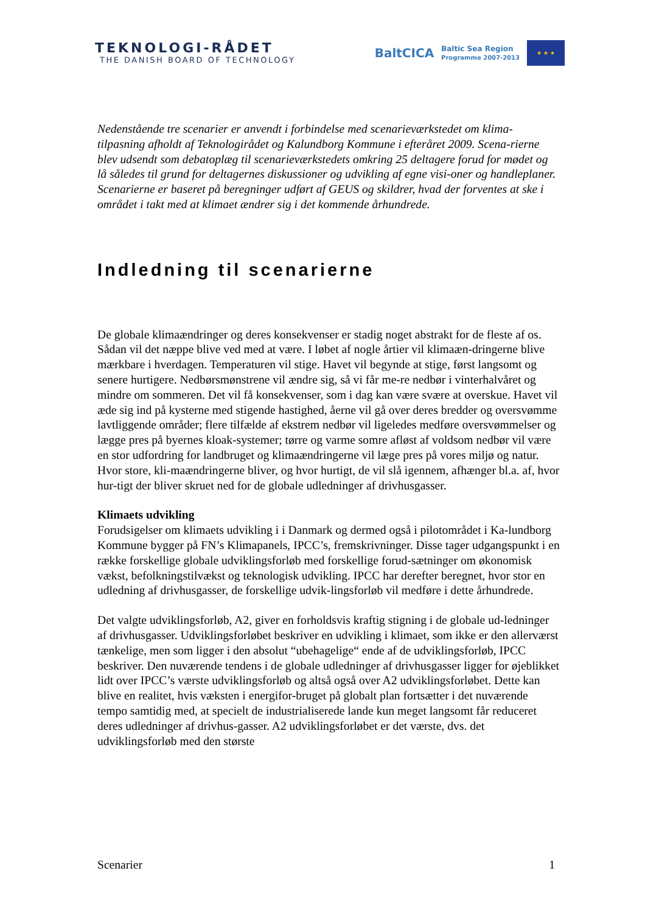TEKNOLOGI-RÅDET
THE DANISH BOARD OF TECHNOLOGY
BaltCICA Baltic Sea Region
Programme 2007-2013
★ ★ ★
Nedenstående tre scenarier er anvendt i forbindelse med scenarieværkstedet om klima-tilpasning afholdt af Teknologirådet og Kalundborg Kommune i efteråret 2009. Scena-rierne blev udsendt som debatoplæg til scenarieværkstedets omkring 25 deltagere forud for mødet og lå således til grund for deltagernes diskussioner og udvikling af egne visi-oner og handleplaner. Scenarierne er baseret på beregninger udført af GEUS og skildrer, hvad der forventes at ske i området i takt med at klimaet ændrer sig i det kommende århundrede.
Indledning til scenarierne
De globale klimaændringer og deres konsekvenser er stadig noget abstrakt for de fleste af os. Sådan vil det næppe blive ved med at være. I løbet af nogle årtier vil klimaæn-dringerne blive mærkbare i hverdagen. Temperaturen vil stige. Havet vil begynde at stige, først langsomt og senere hurtigere. Nedbørsmønstrene vil ændre sig, så vi får me-re nedbør i vinterhalvåret og mindre om sommeren. Det vil få konsekvenser, som i dag kan være svære at overskue. Havet vil æde sig ind på kysterne med stigende hastighed, åerne vil gå over deres bredder og oversvømme lavtliggende områder; flere tilfælde af ekstrem nedbør vil ligeledes medføre oversvømmelser og lægge pres på byernes kloak-systemer; tørre og varme somre afløst af voldsom nedbør vil være en stor udfordring for landbruget og klimaændringerne vil læge pres på vores miljø og natur. Hvor store, kli-maændringerne bliver, og hvor hurtigt, de vil slå igennem, afhænger bl.a. af, hvor hur-tigt der bliver skruet ned for de globale udledninger af drivhusgasser.
Klimaets udvikling
Forudsigelser om klimaets udvikling i i Danmark og dermed også i pilotområdet i Ka-lundborg Kommune bygger på FN’s Klimapanels, IPCC’s, fremskrivninger. Disse tager udgangspunkt i en række forskellige globale udviklingsforløb med forskellige forud-sætninger om økonomisk vækst, befolkningstilvækst og teknologisk udvikling. IPCC har derefter beregnet, hvor stor en udledning af drivhusgasser, de forskellige udvik-lingsforløb vil medføre i dette århundrede.
Det valgte udviklingsforløb, A2, giver en forholdsvis kraftig stigning i de globale ud-ledninger af drivhusgasser. Udviklingsforløbet beskriver en udvikling i klimaet, som ikke er den allerværst tænkelige, men som ligger i den absolut “ubehagelige“ ende af de udviklingsforløb, IPCC beskriver. Den nuværende tendens i de globale udledninger af drivhusgasser ligger for øjeblikket lidt over IPCC’s værste udviklingsforløb og altså også over A2 udviklingsforløbet. Dette kan blive en realitet, hvis væksten i energifor-bruget på globalt plan fortsætter i det nuværende tempo samtidig med, at specielt de industrialiserede lande kun meget langsomt får reduceret deres udledninger af drivhus-gasser. A2 udviklingsforløbet er det værste, dvs. det udviklingsforløb med den største
Scenarier 1